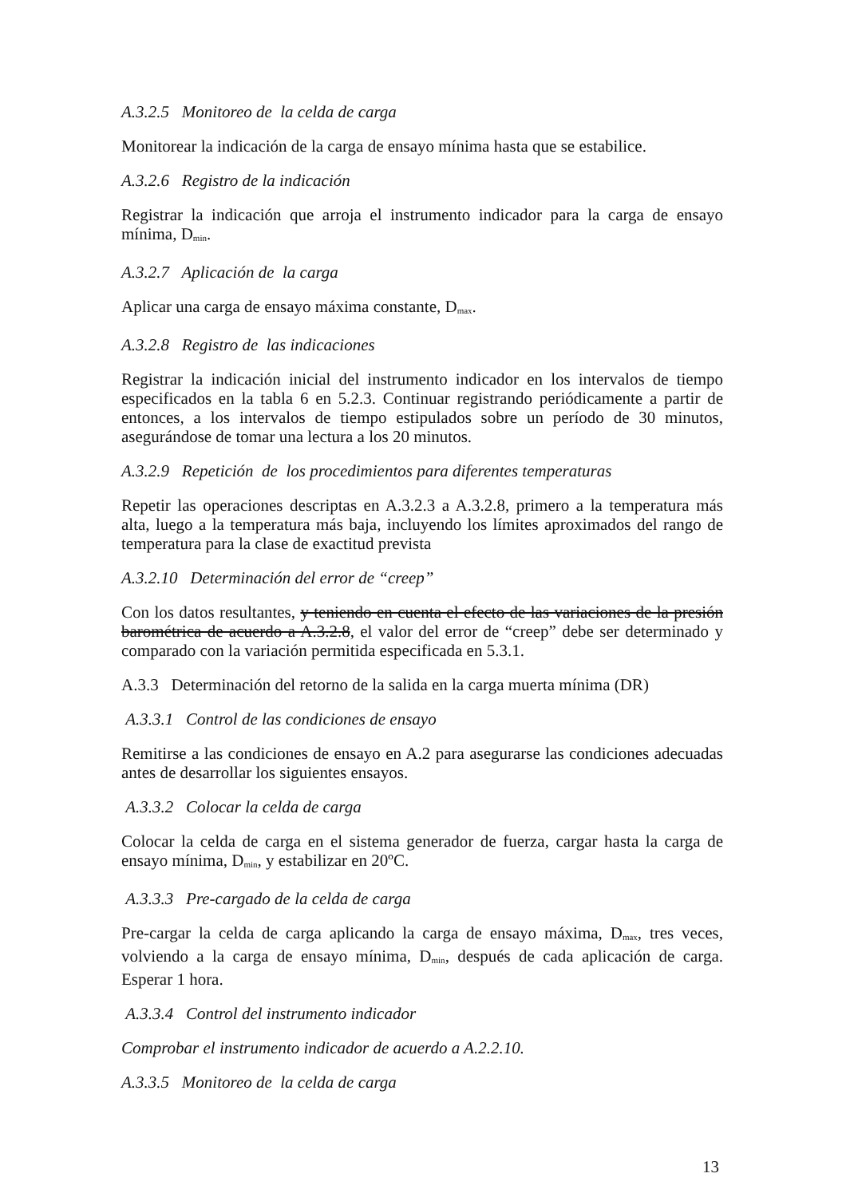A.3.2.5 Monitoreo de la celda de carga
Monitorear la indicación de la carga de ensayo mínima hasta que se estabilice.
A.3.2.6 Registro de la indicación
Registrar la indicación que arroja el instrumento indicador para la carga de ensayo mínima, D<sub>min</sub>.
A.3.2.7 Aplicación de la carga
Aplicar una carga de ensayo máxima constante, D<sub>max</sub>.
A.3.2.8 Registro de las indicaciones
Registrar la indicación inicial del instrumento indicador en los intervalos de tiempo especificados en la tabla 6 en 5.2.3. Continuar registrando periódicamente a partir de entonces, a los intervalos de tiempo estipulados sobre un período de 30 minutos, asegurándose de tomar una lectura a los 20 minutos.
A.3.2.9 Repetición de los procedimientos para diferentes temperaturas
Repetir las operaciones descriptas en A.3.2.3 a A.3.2.8, primero a la temperatura más alta, luego a la temperatura más baja, incluyendo los límites aproximados del rango de temperatura para la clase de exactitud prevista
A.3.2.10 Determinación del error de “creep”
Con los datos resultantes, y teniendo en cuenta el efecto de las variaciones de la presión barométrica de acuerdo a A.3.2.8, el valor del error de “creep” debe ser determinado y comparado con la variación permitida especificada en 5.3.1.
A.3.3 Determinación del retorno de la salida en la carga muerta mínima (DR)
A.3.3.1 Control de las condiciones de ensayo
Remitirse a las condiciones de ensayo en A.2 para asegurarse las condiciones adecuadas antes de desarrollar los siguientes ensayos.
A.3.3.2 Colocar la celda de carga
Colocar la celda de carga en el sistema generador de fuerza, cargar hasta la carga de ensayo mínima, D<sub>min</sub>, y estabilizar en 20ºC.
A.3.3.3 Pre-cargado de la celda de carga
Pre-cargar la celda de carga aplicando la carga de ensayo máxima, D<sub>max</sub>, tres veces, volviendo a la carga de ensayo mínima, D<sub>min</sub>, después de cada aplicación de carga. Esperar 1 hora.
A.3.3.4 Control del instrumento indicador
Comprobar el instrumento indicador de acuerdo a A.2.2.10.
A.3.3.5 Monitoreo de la celda de carga
13